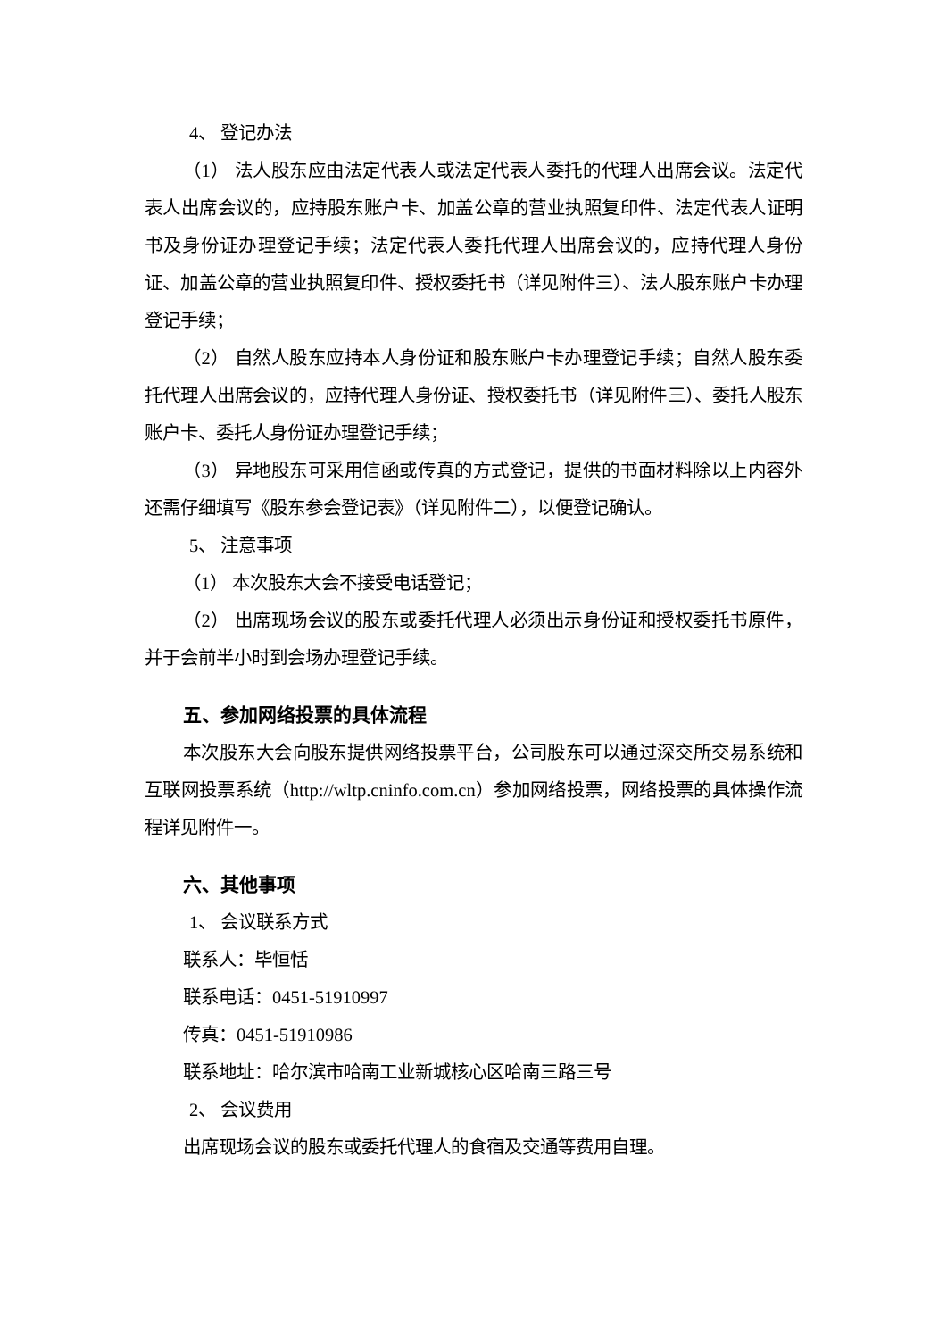4、 登记办法
（1） 法人股东应由法定代表人或法定代表人委托的代理人出席会议。法定代表人出席会议的，应持股东账户卡、加盖公章的营业执照复印件、法定代表人证明书及身份证办理登记手续；法定代表人委托代理人出席会议的，应持代理人身份证、加盖公章的营业执照复印件、授权委托书（详见附件三）、法人股东账户卡办理登记手续；
（2） 自然人股东应持本人身份证和股东账户卡办理登记手续；自然人股东委托代理人出席会议的，应持代理人身份证、授权委托书（详见附件三）、委托人股东账户卡、委托人身份证办理登记手续；
（3） 异地股东可采用信函或传真的方式登记，提供的书面材料除以上内容外还需仔细填写《股东参会登记表》（详见附件二），以便登记确认。
5、 注意事项
（1） 本次股东大会不接受电话登记；
（2） 出席现场会议的股东或委托代理人必须出示身份证和授权委托书原件，并于会前半小时到会场办理登记手续。
五、参加网络投票的具体流程
本次股东大会向股东提供网络投票平台，公司股东可以通过深交所交易系统和互联网投票系统（http://wltp.cninfo.com.cn）参加网络投票，网络投票的具体操作流程详见附件一。
六、其他事项
1、 会议联系方式
联系人：毕恒恬
联系电话：0451-51910997
传真：0451-51910986
联系地址：哈尔滨市哈南工业新城核心区哈南三路三号
2、 会议费用
出席现场会议的股东或委托代理人的食宿及交通等费用自理。